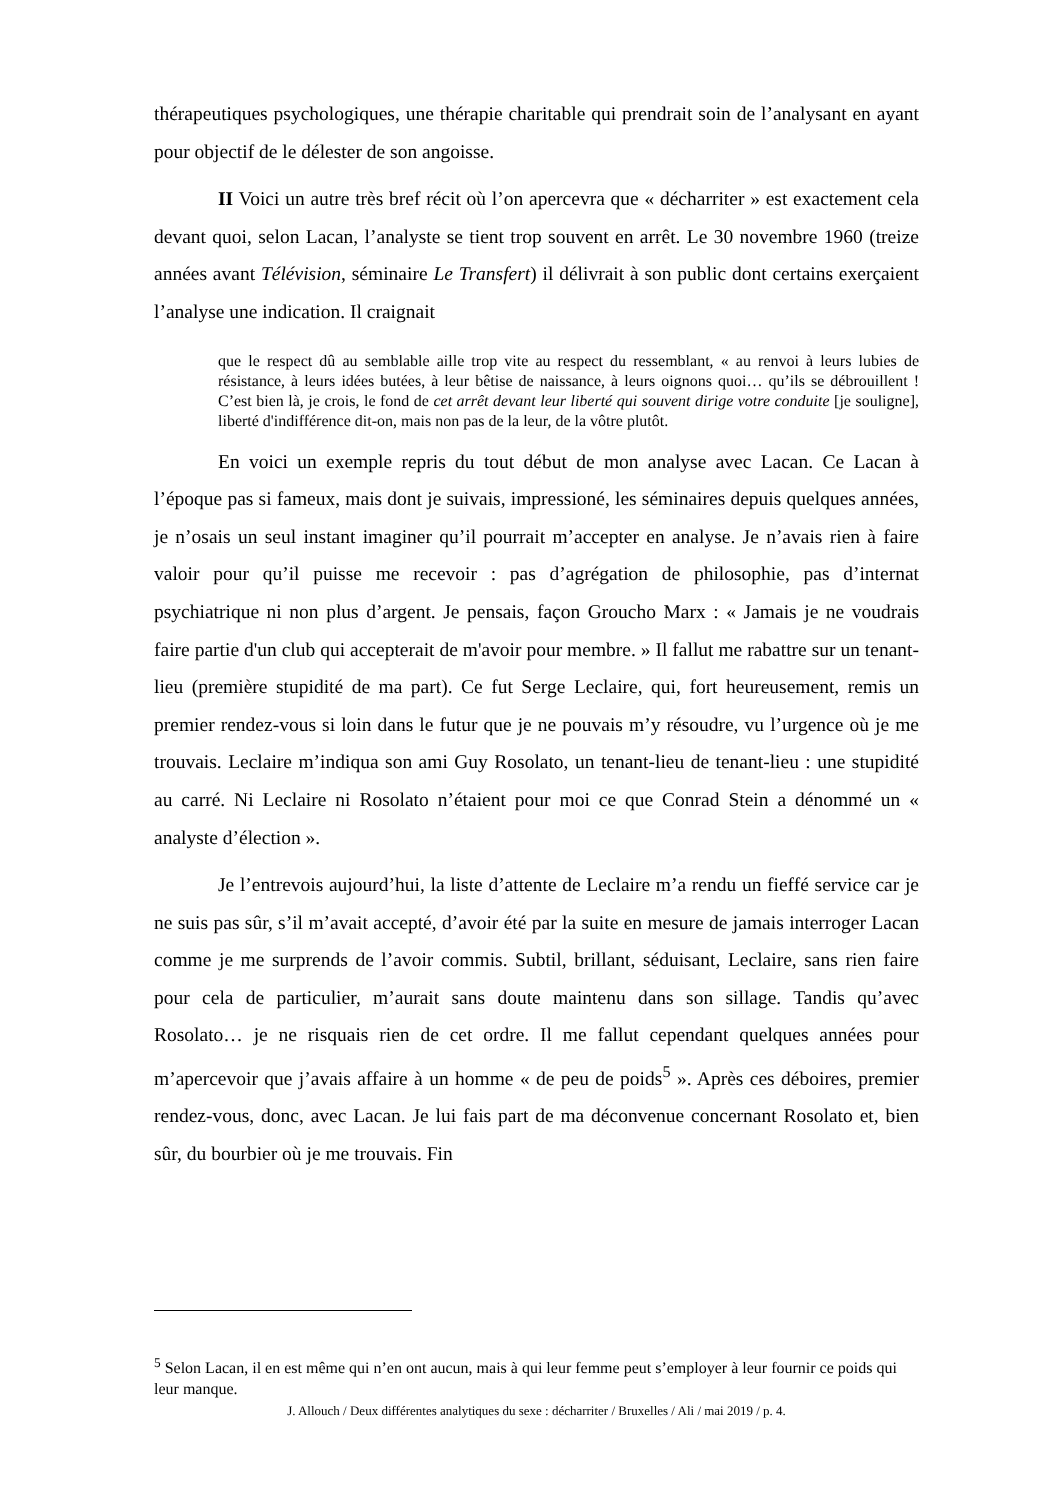thérapeutiques psychologiques, une thérapie charitable qui prendrait soin de l’analysant en ayant pour objectif de le délester de son angoisse.
II Voici un autre très bref récit où l’on apercevra que « décharriter » est exactement cela devant quoi, selon Lacan, l’analyste se tient trop souvent en arrêt. Le 30 novembre 1960 (treize années avant Télévision, séminaire Le Transfert) il délivrait à son public dont certains exerçaient l’analyse une indication. Il craignait
que le respect dû au semblable aille trop vite au respect du ressemblant, « au renvoi à leurs lubies de résistance, à leurs idées butées, à leur bêtise de naissance, à leurs oignons quoi… qu’ils se débrouillent ! C’est bien là, je crois, le fond de cet arrêt devant leur liberté qui souvent dirige votre conduite [je souligne], liberté d'indifférence dit-on, mais non pas de la leur, de la vôtre plutôt.
En voici un exemple repris du tout début de mon analyse avec Lacan. Ce Lacan à l’époque pas si fameux, mais dont je suivais, impressioné, les séminaires depuis quelques années, je n’osais un seul instant imaginer qu’il pourrait m’accepter en analyse. Je n’avais rien à faire valoir pour qu’il puisse me recevoir : pas d’agrégation de philosophie, pas d’internat psychiatrique ni non plus d’argent. Je pensais, façon Groucho Marx : « Jamais je ne voudrais faire partie d'un club qui accepterait de m'avoir pour membre. » Il fallut me rabattre sur un tenant-lieu (première stupidité de ma part). Ce fut Serge Leclaire, qui, fort heureusement, remis un premier rendez-vous si loin dans le futur que je ne pouvais m’y résoudre, vu l’urgence où je me trouvais. Leclaire m’indiqua son ami Guy Rosolato, un tenant-lieu de tenant-lieu : une stupidité au carré. Ni Leclaire ni Rosolato n’étaient pour moi ce que Conrad Stein a dénommé un « analyste d’élection ».
Je l’entrevois aujourd’hui, la liste d’attente de Leclaire m’a rendu un fieffé service car je ne suis pas sûr, s’il m’avait accepté, d’avoir été par la suite en mesure de jamais interroger Lacan comme je me surprends de l’avoir commis. Subtil, brillant, séduisant, Leclaire, sans rien faire pour cela de particulier, m’aurait sans doute maintenu dans son sillage. Tandis qu’avec Rosolato… je ne risquais rien de cet ordre. Il me fallut cependant quelques années pour m’apercevoir que j’avais affaire à un homme « de peu de poids<sup>5</sup> ». Après ces déboires, premier rendez-vous, donc, avec Lacan. Je lui fais part de ma déconvenue concernant Rosolato et, bien sûr, du bourbier où je me trouvais. Fin
<sup>5</sup> Selon Lacan, il en est même qui n’en ont aucun, mais à qui leur femme peut s’employer à leur fournir ce poids qui leur manque.
J. Allouch / Deux différentes analytiques du sexe : décharriter / Bruxelles / Ali / mai 2019 / p. 4.